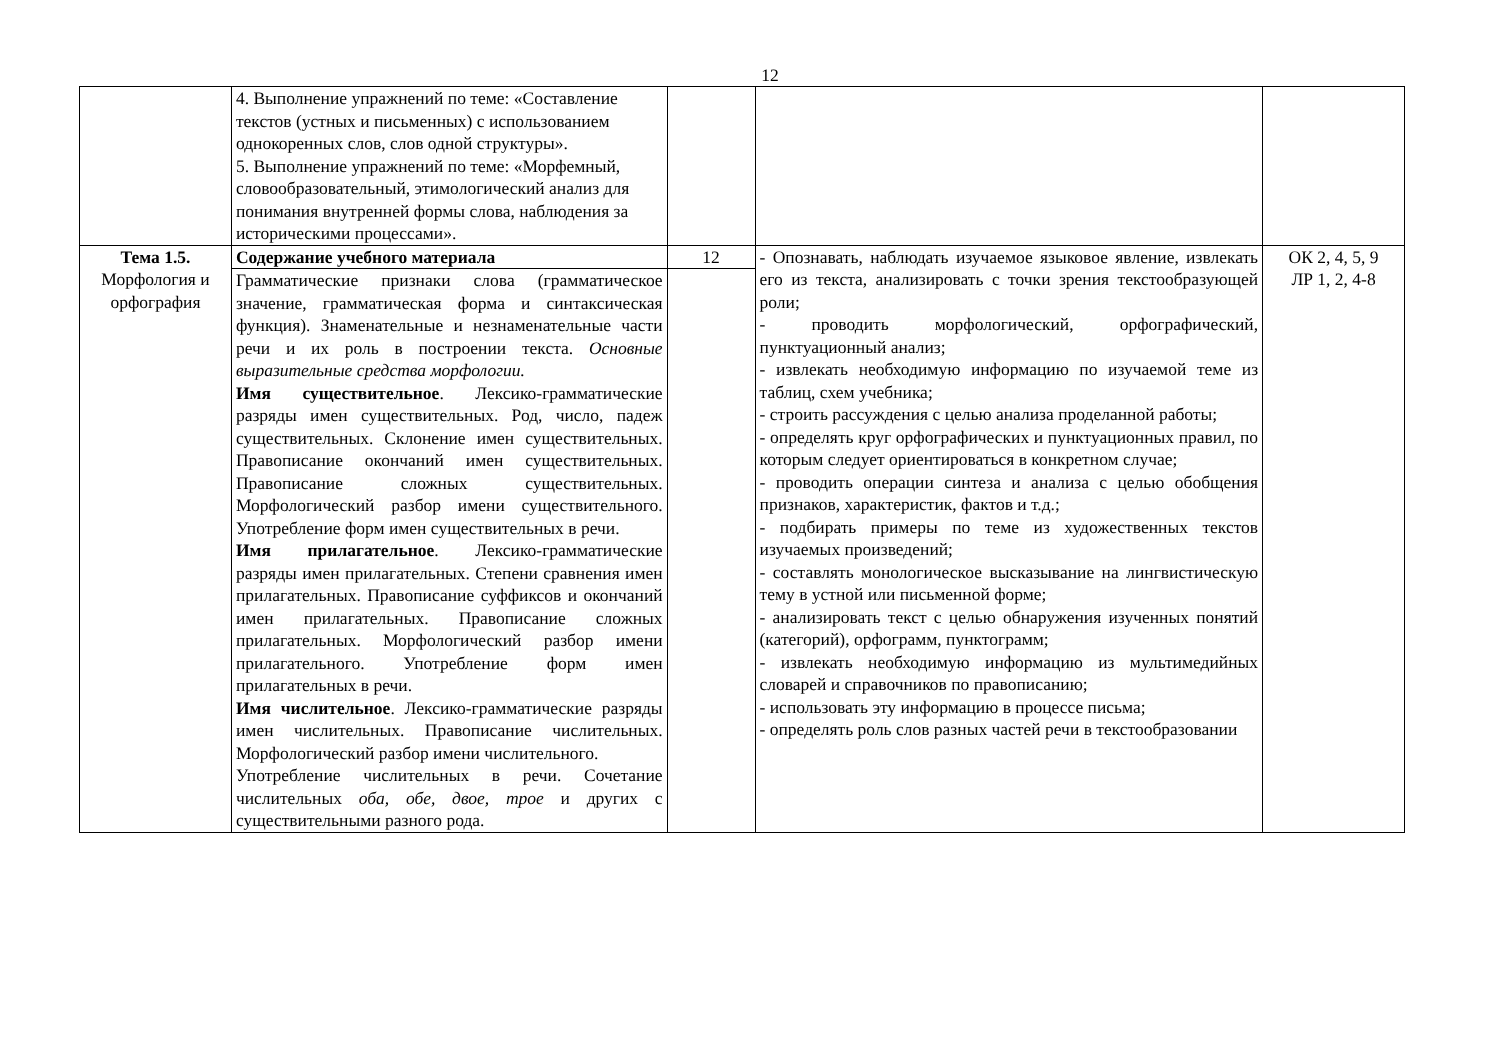12
| | 4. Выполнение упражнений по теме: «Составление текстов (устных и письменных) с использованием однокоренных слов, слов одной структуры». 5. Выполнение упражнений по теме: «Морфемный, словообразовательный, этимологический анализ для понимания внутренней формы слова, наблюдения за историческими процессами». | | | |
| Тема 1.5. Морфология и орфография | Содержание учебного материала | 12 | - Опознавать, наблюдать изучаемое языковое явление, извлекать его из текста, анализировать с точки зрения текстообразующей роли; - проводить морфологический, орфографический, пунктуационный анализ; - извлекать необходимую информацию по изучаемой теме из таблиц, схем учебника; - строить рассуждения с целью анализа проделанной работы; - определять круг орфографических и пунктуационных правил, по которым следует ориентироваться в конкретном случае; - проводить операции синтеза и анализа с целью обобщения признаков, характеристик, фактов и т.д.; - подбирать примеры по теме из художественных текстов изучаемых произведений; - составлять монологическое высказывание на лингвистическую тему в устной или письменной форме; - анализировать текст с целью обнаружения изученных понятий (категорий), орфограмм, пунктограмм; - извлекать необходимую информацию из мультимедийных словарей и справочников по правописанию; - использовать эту информацию в процессе письма; - определять роль слов разных частей речи в текстообразовании | ОК 2, 4, 5, 9 ЛР 1, 2, 4-8 |
| | Грамматические признаки слова (грамматическое значение, грамматическая форма и синтаксическая функция). Знаменательные и незнаменательные части речи и их роль в построении текста. Основные выразительные средства морфологии. Имя существительное . Лексико-грамматические разряды имен существительных. Род, число, падеж существительных. Склонение имен существительных. Правописание окончаний имен существительных. Правописание сложных существительных. Морфологический разбор имени существительного. Употребление форм имен существительных в речи. Имя прилагательное . Лексико-грамматические разряды имен прилагательных. Степени сравнения имен прилагательных. Правописание суффиксов и окончаний имен прилагательных. Правописание сложных прилагательных. Морфологический разбор имени прилагательного. Употребление форм имен прилагательных в речи. Имя числительное . Лексико-грамматические разряды имен числительных. Правописание числительных. Морфологический разбор имени числительного. Употребление числительных в речи. Сочетание числительных оба, обе, двое, трое и других с существительными разного рода. | | | |